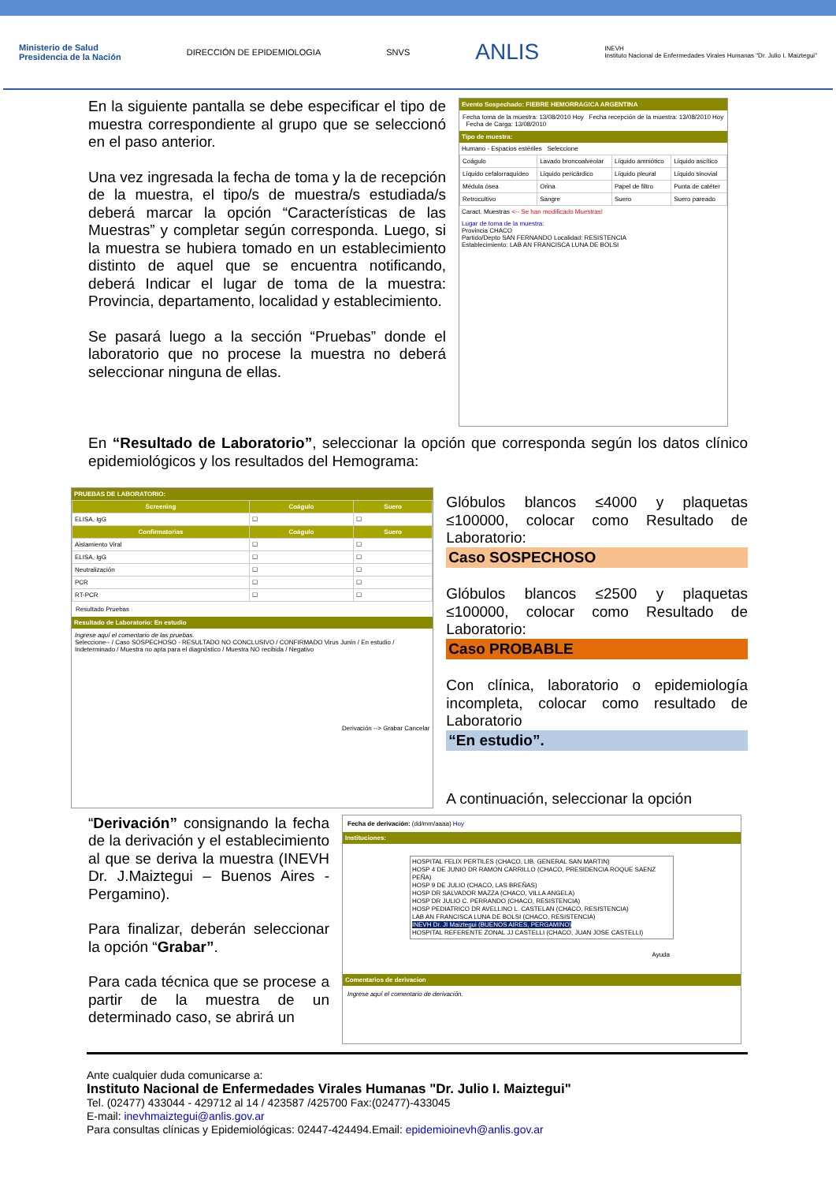Ministerio de Salud
Presidencia de la Nación DIRECCIÓN DE EPIDEMIOLOGIA SNVS ANLIS INEVH
Instituto Nacional de Enfermedades Virales Humanas "Dr. Julio I. Maiztegui"
En la siguiente pantalla se debe especificar el tipo de muestra correspondiente al grupo que se seleccionó en el paso anterior.
Una vez ingresada la fecha de toma y la de recepción de la muestra, el tipo/s de muestra/s estudiada/s deberá marcar la opción “Características de las Muestras” y completar según corresponda. Luego, si la muestra se hubiera tomado en un establecimiento distinto de aquel que se encuentra notificando, deberá Indicar el lugar de toma de la muestra: Provincia, departamento, localidad y establecimiento.
Se pasará luego a la sección “Pruebas” donde el laboratorio que no procese la muestra no deberá seleccionar ninguna de ellas.
Evento Sospechado: FIEBRE HEMORRAGICA ARGENTINA
Fecha toma de la muestra: 13/08/2010 Hoy Fecha recepción de la muestra: 13/08/2010 Hoy Fecha de Carga: 13/08/2010
Tipo de muestra:
Humano - Espacios estériles Seleccione
| Coágulo | Lavado broncoalveolar | Líquido amniótico | Líquido ascítico |
| Líquido cefalorraquídeo | Líquido pericárdico | Líquido pleural | Líquido sinovial |
| Médula ósea | Orina | Papel de filtro | Punta de catéter |
| Retrocultivo | Sangre | Suero | Suero pareado |
Caract. Muestras <-- Se han modificado Muestras!
Lugar de toma de la muestra:
Provincia CHACO
Partido/Depto SAN FERNANDO Localidad: RESISTENCIA
Establecimiento: LAB AN FRANCISCA LUNA DE BOLSI
En “Resultado de Laboratorio”, seleccionar la opción que corresponda según los datos clínico epidemiológicos y los resultados del Hemograma:
PRUEBAS DE LABORATORIO:
| Screening | Coágulo | Suero |
| --- | --- | --- |
| ELISA, IgG | ☐ | ☐ |
| Confirmatorias | Coágulo | Suero |
| Aislamiento Viral | ☐ | ☐ |
| ELISA, IgG | ☐ | ☐ |
| Neutralización | ☐ | ☐ |
| PCR | ☐ | ☐ |
| RT-PCR | ☐ | ☐ |
Resultado Pruebas
Resultado de Laboratorio: En estudio
Ingrese aquí el comentario de las pruebas.
Seleccione-- / Caso SOSPECHOSO - RESULTADO NO CONCLUSIVO / CONFIRMADO Virus Junín / En estudio / Indeterminado / Muestra no apta para el diagnóstico / Muestra NO recibida / Negativo
Derivación --> Grabar Cancelar
Glóbulos blancos ≤4000 y plaquetas ≤100000, colocar como Resultado de Laboratorio:
Caso SOSPECHOSO
Glóbulos blancos ≤2500 y plaquetas ≤100000, colocar como Resultado de Laboratorio:
Caso PROBABLE
Con clínica, laboratorio o epidemiología incompleta, colocar como resultado de Laboratorio
“En estudio”.
A continuación, seleccionar la opción
“Derivación” consignando la fecha de la derivación y el establecimiento al que se deriva la muestra (INEVH Dr. J.Maiztegui – Buenos Aires - Pergamino).
Para finalizar, deberán seleccionar la opción “Grabar”.
Para cada técnica que se procese a partir de la muestra de un determinado caso, se abrirá un
Fecha de derivación: (dd/mm/aaaa) Hoy
Instituciones:
HOSPITAL FELIX PERTILES (CHACO, LIB. GENERAL SAN MARTIN)
HOSP 4 DE JUNIO DR RAMON CARRILLO (CHACO, PRESIDENCIA ROQUE SAENZ PEÑA)
HOSP 9 DE JULIO (CHACO, LAS BREÑAS)
HOSP DR SALVADOR MAZZA (CHACO, VILLA ANGELA)
HOSP DR JULIO C. PERRANDO (CHACO, RESISTENCIA)
HOSP PEDIATRICO DR AVELLINO L. CASTELAN (CHACO, RESISTENCIA)
LAB AN FRANCISCA LUNA DE BOLSI (CHACO, RESISTENCIA)
INEVH Dr. JI Maiztegui (BUENOS AIRES, PERGAMINO)
HOSPITAL REFERENTE ZONAL JJ CASTELLI (CHACO, JUAN JOSE CASTELLI)
Ayuda
Comentarios de derivacion
Ingrese aquí el comentario de derivación.
Ante cualquier duda comunicarse a:
Instituto Nacional de Enfermedades Virales Humanas "Dr. Julio I. Maiztegui"
Tel. (02477) 433044 - 429712 al 14 / 423587 /425700 Fax:(02477)-433045
E-mail: inevhmaiztegui@anlis.gov.ar
Para consultas clínicas y Epidemiológicas: 02447-424494.Email: epidemioinevh@anlis.gov.ar